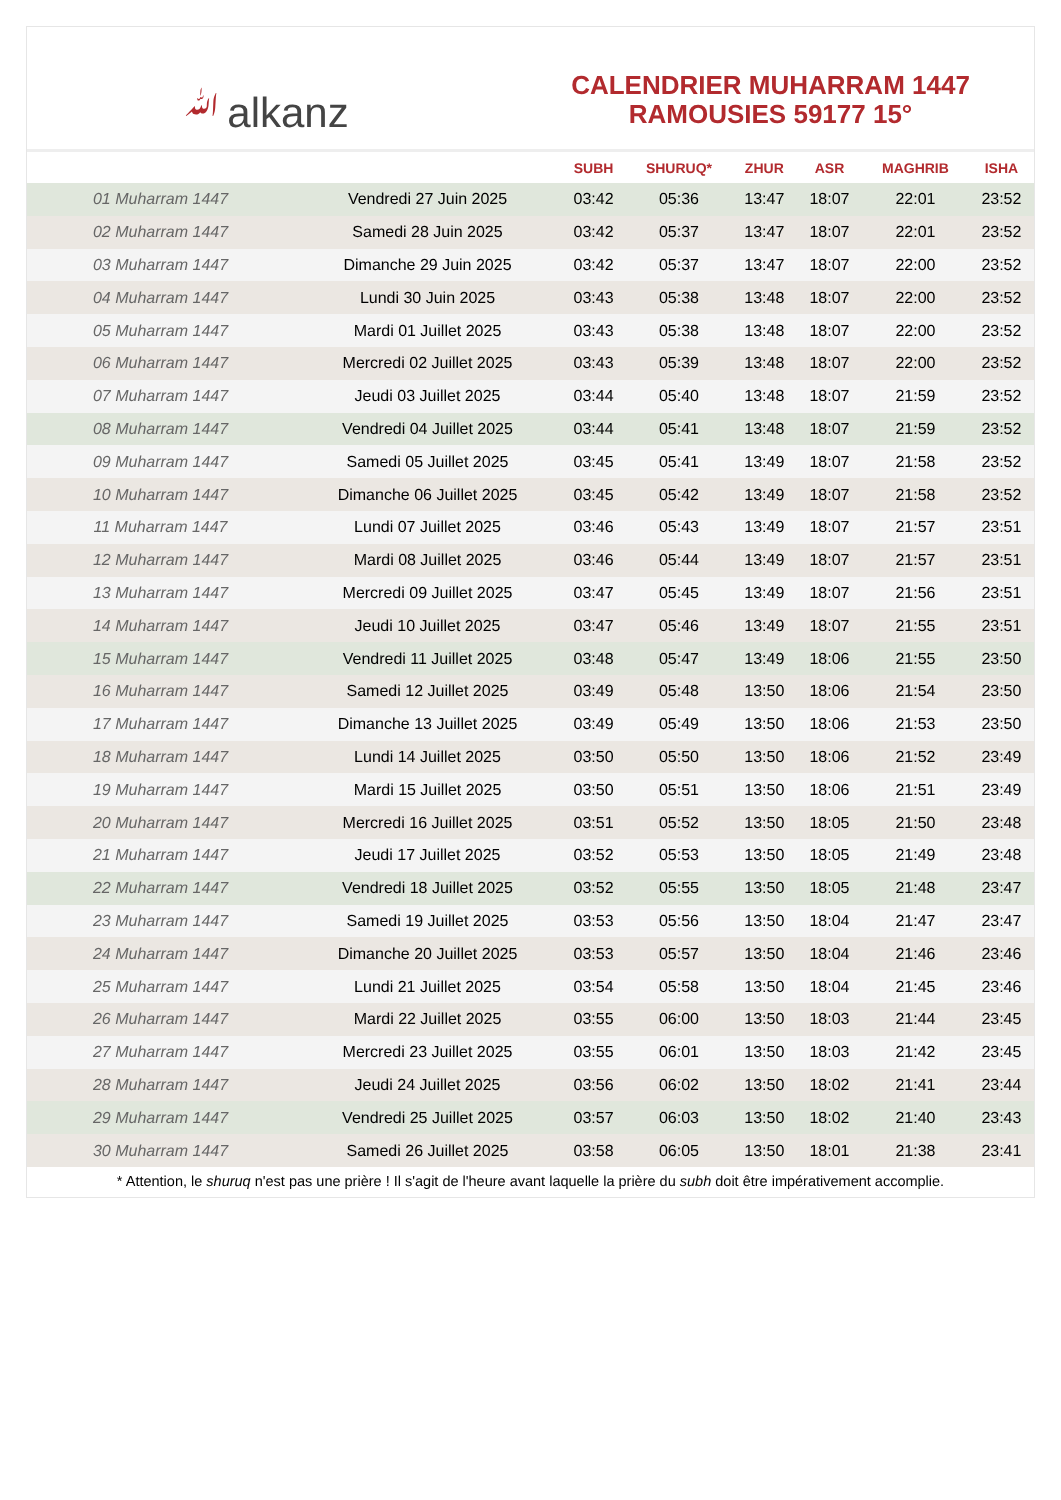ﷲalkanz
CALENDRIER MUHARRAM 1447
RAMOUSIES 59177 15°
| | | SUBH | SHURUQ* | ZHUR | ASR | MAGHRIB | ISHA |
| --- | --- | --- | --- | --- | --- | --- | --- |
| 01 Muharram 1447 | Vendredi 27 Juin 2025 | 03:42 | 05:36 | 13:47 | 18:07 | 22:01 | 23:52 |
| 02 Muharram 1447 | Samedi 28 Juin 2025 | 03:42 | 05:37 | 13:47 | 18:07 | 22:01 | 23:52 |
| 03 Muharram 1447 | Dimanche 29 Juin 2025 | 03:42 | 05:37 | 13:47 | 18:07 | 22:00 | 23:52 |
| 04 Muharram 1447 | Lundi 30 Juin 2025 | 03:43 | 05:38 | 13:48 | 18:07 | 22:00 | 23:52 |
| 05 Muharram 1447 | Mardi 01 Juillet 2025 | 03:43 | 05:38 | 13:48 | 18:07 | 22:00 | 23:52 |
| 06 Muharram 1447 | Mercredi 02 Juillet 2025 | 03:43 | 05:39 | 13:48 | 18:07 | 22:00 | 23:52 |
| 07 Muharram 1447 | Jeudi 03 Juillet 2025 | 03:44 | 05:40 | 13:48 | 18:07 | 21:59 | 23:52 |
| 08 Muharram 1447 | Vendredi 04 Juillet 2025 | 03:44 | 05:41 | 13:48 | 18:07 | 21:59 | 23:52 |
| 09 Muharram 1447 | Samedi 05 Juillet 2025 | 03:45 | 05:41 | 13:49 | 18:07 | 21:58 | 23:52 |
| 10 Muharram 1447 | Dimanche 06 Juillet 2025 | 03:45 | 05:42 | 13:49 | 18:07 | 21:58 | 23:52 |
| 11 Muharram 1447 | Lundi 07 Juillet 2025 | 03:46 | 05:43 | 13:49 | 18:07 | 21:57 | 23:51 |
| 12 Muharram 1447 | Mardi 08 Juillet 2025 | 03:46 | 05:44 | 13:49 | 18:07 | 21:57 | 23:51 |
| 13 Muharram 1447 | Mercredi 09 Juillet 2025 | 03:47 | 05:45 | 13:49 | 18:07 | 21:56 | 23:51 |
| 14 Muharram 1447 | Jeudi 10 Juillet 2025 | 03:47 | 05:46 | 13:49 | 18:07 | 21:55 | 23:51 |
| 15 Muharram 1447 | Vendredi 11 Juillet 2025 | 03:48 | 05:47 | 13:49 | 18:06 | 21:55 | 23:50 |
| 16 Muharram 1447 | Samedi 12 Juillet 2025 | 03:49 | 05:48 | 13:50 | 18:06 | 21:54 | 23:50 |
| 17 Muharram 1447 | Dimanche 13 Juillet 2025 | 03:49 | 05:49 | 13:50 | 18:06 | 21:53 | 23:50 |
| 18 Muharram 1447 | Lundi 14 Juillet 2025 | 03:50 | 05:50 | 13:50 | 18:06 | 21:52 | 23:49 |
| 19 Muharram 1447 | Mardi 15 Juillet 2025 | 03:50 | 05:51 | 13:50 | 18:06 | 21:51 | 23:49 |
| 20 Muharram 1447 | Mercredi 16 Juillet 2025 | 03:51 | 05:52 | 13:50 | 18:05 | 21:50 | 23:48 |
| 21 Muharram 1447 | Jeudi 17 Juillet 2025 | 03:52 | 05:53 | 13:50 | 18:05 | 21:49 | 23:48 |
| 22 Muharram 1447 | Vendredi 18 Juillet 2025 | 03:52 | 05:55 | 13:50 | 18:05 | 21:48 | 23:47 |
| 23 Muharram 1447 | Samedi 19 Juillet 2025 | 03:53 | 05:56 | 13:50 | 18:04 | 21:47 | 23:47 |
| 24 Muharram 1447 | Dimanche 20 Juillet 2025 | 03:53 | 05:57 | 13:50 | 18:04 | 21:46 | 23:46 |
| 25 Muharram 1447 | Lundi 21 Juillet 2025 | 03:54 | 05:58 | 13:50 | 18:04 | 21:45 | 23:46 |
| 26 Muharram 1447 | Mardi 22 Juillet 2025 | 03:55 | 06:00 | 13:50 | 18:03 | 21:44 | 23:45 |
| 27 Muharram 1447 | Mercredi 23 Juillet 2025 | 03:55 | 06:01 | 13:50 | 18:03 | 21:42 | 23:45 |
| 28 Muharram 1447 | Jeudi 24 Juillet 2025 | 03:56 | 06:02 | 13:50 | 18:02 | 21:41 | 23:44 |
| 29 Muharram 1447 | Vendredi 25 Juillet 2025 | 03:57 | 06:03 | 13:50 | 18:02 | 21:40 | 23:43 |
| 30 Muharram 1447 | Samedi 26 Juillet 2025 | 03:58 | 06:05 | 13:50 | 18:01 | 21:38 | 23:41 |
* Attention, le shuruq n'est pas une prière ! Il s'agit de l'heure avant laquelle la prière du subh doit être impérativement accomplie.